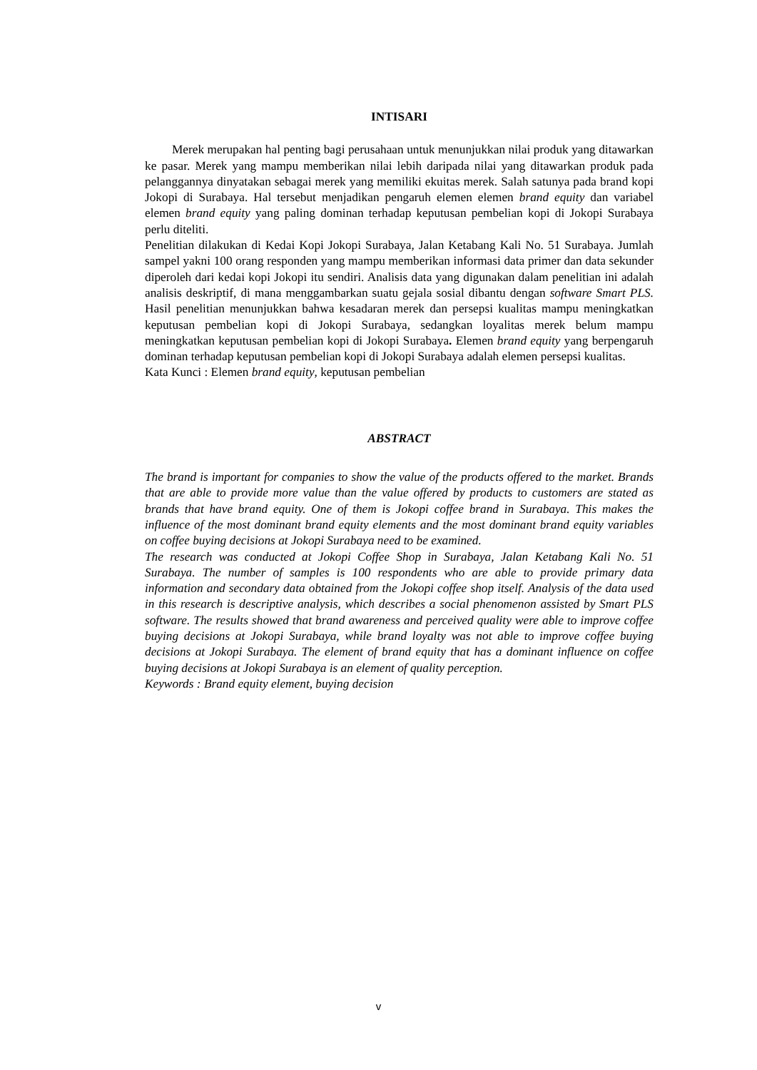INTISARI
Merek merupakan hal penting bagi perusahaan untuk menunjukkan nilai produk yang ditawarkan ke pasar. Merek yang mampu memberikan nilai lebih daripada nilai yang ditawarkan produk pada pelanggannya dinyatakan sebagai merek yang memiliki ekuitas merek. Salah satunya pada brand kopi Jokopi di Surabaya. Hal tersebut menjadikan pengaruh elemen elemen brand equity dan variabel elemen brand equity yang paling dominan terhadap keputusan pembelian kopi di Jokopi Surabaya perlu diteliti.
Penelitian dilakukan di Kedai Kopi Jokopi Surabaya, Jalan Ketabang Kali No. 51 Surabaya. Jumlah sampel yakni 100 orang responden yang mampu memberikan informasi data primer dan data sekunder diperoleh dari kedai kopi Jokopi itu sendiri. Analisis data yang digunakan dalam penelitian ini adalah analisis deskriptif, di mana menggambarkan suatu gejala sosial dibantu dengan software Smart PLS. Hasil penelitian menunjukkan bahwa kesadaran merek dan persepsi kualitas mampu meningkatkan keputusan pembelian kopi di Jokopi Surabaya, sedangkan loyalitas merek belum mampu meningkatkan keputusan pembelian kopi di Jokopi Surabaya. Elemen brand equity yang berpengaruh dominan terhadap keputusan pembelian kopi di Jokopi Surabaya adalah elemen persepsi kualitas.
Kata Kunci : Elemen brand equity, keputusan pembelian
ABSTRACT
The brand is important for companies to show the value of the products offered to the market. Brands that are able to provide more value than the value offered by products to customers are stated as brands that have brand equity. One of them is Jokopi coffee brand in Surabaya. This makes the influence of the most dominant brand equity elements and the most dominant brand equity variables on coffee buying decisions at Jokopi Surabaya need to be examined.
The research was conducted at Jokopi Coffee Shop in Surabaya, Jalan Ketabang Kali No. 51 Surabaya. The number of samples is 100 respondents who are able to provide primary data information and secondary data obtained from the Jokopi coffee shop itself. Analysis of the data used in this research is descriptive analysis, which describes a social phenomenon assisted by Smart PLS software. The results showed that brand awareness and perceived quality were able to improve coffee buying decisions at Jokopi Surabaya, while brand loyalty was not able to improve coffee buying decisions at Jokopi Surabaya. The element of brand equity that has a dominant influence on coffee buying decisions at Jokopi Surabaya is an element of quality perception.
Keywords : Brand equity element, buying decision
v